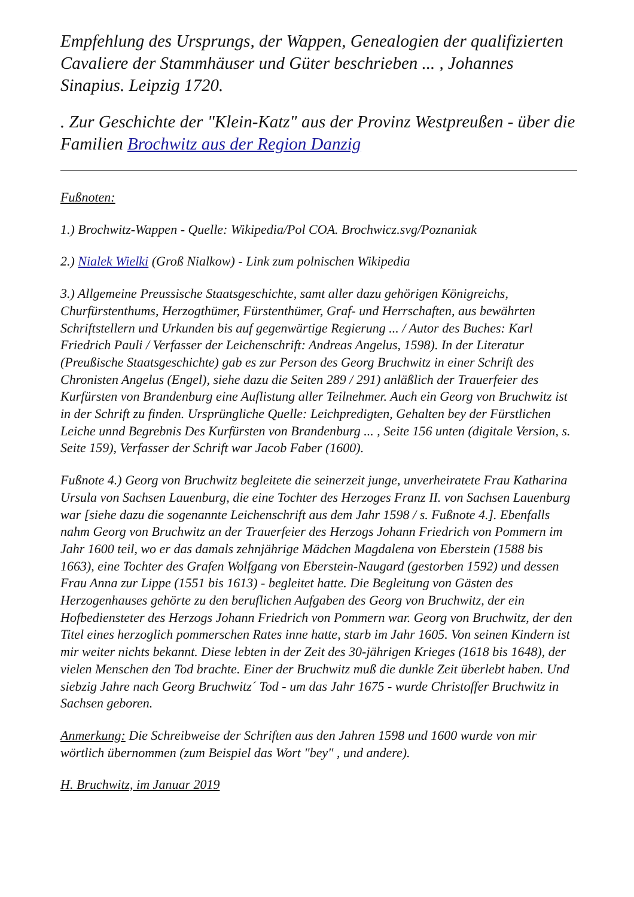Empfehlung des Ursprungs, der Wappen, Genealogien der qualifizierten Cavaliere der Stammhäuser und Güter beschrieben ... , Johannes Sinapius. Leipzig 1720.
. Zur Geschichte der "Klein-Katz" aus der Provinz Westpreußen - über die Familien Brochwitz aus der Region Danzig
Fußnoten:
1.) Brochwitz-Wappen - Quelle: Wikipedia/Pol COA. Brochwicz.svg/Poznaniak
2.) Nialek Wielki (Groß Nialkow) - Link zum polnischen Wikipedia
3.) Allgemeine Preussische Staatsgeschichte, samt aller dazu gehörigen Königreichs, Churfürstenthums, Herzogthümer, Fürstenthümer, Graf- und Herrschaften, aus bewährten Schriftstellern und Urkunden bis auf gegenwärtige Regierung ... / Autor des Buches: Karl Friedrich Pauli / Verfasser der Leichenschrift: Andreas Angelus, 1598). In der Literatur (Preußische Staatsgeschichte) gab es zur Person des Georg Bruchwitz in einer Schrift des Chronisten Angelus (Engel), siehe dazu die Seiten 289 / 291) anläßlich der Trauerfeier des Kurfürsten von Brandenburg eine Auflistung aller Teilnehmer. Auch ein Georg von Bruchwitz ist in der Schrift zu finden. Ursprüngliche Quelle: Leichpredigten, Gehalten bey der Fürstlichen Leiche unnd Begrebnis Des Kurfürsten von Brandenburg ... , Seite 156 unten (digitale Version, s. Seite 159), Verfasser der Schrift war Jacob Faber (1600).
Fußnote 4.) Georg von Bruchwitz begleitete die seinerzeit junge, unverheiratete Frau Katharina Ursula von Sachsen Lauenburg, die eine Tochter des Herzoges Franz II. von Sachsen Lauenburg war [siehe dazu die sogenannte Leichenschrift aus dem Jahr 1598 / s. Fußnote 4.]. Ebenfalls nahm Georg von Bruchwitz an der Trauerfeier des Herzogs Johann Friedrich von Pommern im Jahr 1600 teil, wo er das damals zehnjährige Mädchen Magdalena von Eberstein (1588 bis 1663), eine Tochter des Grafen Wolfgang von Eberstein-Naugard (gestorben 1592) und dessen Frau Anna zur Lippe (1551 bis 1613) - begleitet hatte. Die Begleitung von Gästen des Herzogenhauses gehörte zu den beruflichen Aufgaben des Georg von Bruchwitz, der ein Hofbediensteter des Herzogs Johann Friedrich von Pommern war. Georg von Bruchwitz, der den Titel eines herzoglich pommerschen Rates inne hatte, starb im Jahr 1605. Von seinen Kindern ist mir weiter nichts bekannt. Diese lebten in der Zeit des 30-jährigen Krieges (1618 bis 1648), der vielen Menschen den Tod brachte. Einer der Bruchwitz muß die dunkle Zeit überlebt haben. Und siebzig Jahre nach Georg Bruchwitz´ Tod - um das Jahr 1675 - wurde Christoffer Bruchwitz in Sachsen geboren.
Anmerkung: Die Schreibweise der Schriften aus den Jahren 1598 und 1600 wurde von mir wörtlich übernommen (zum Beispiel das Wort "bey" , und andere).
H. Bruchwitz, im Januar 2019